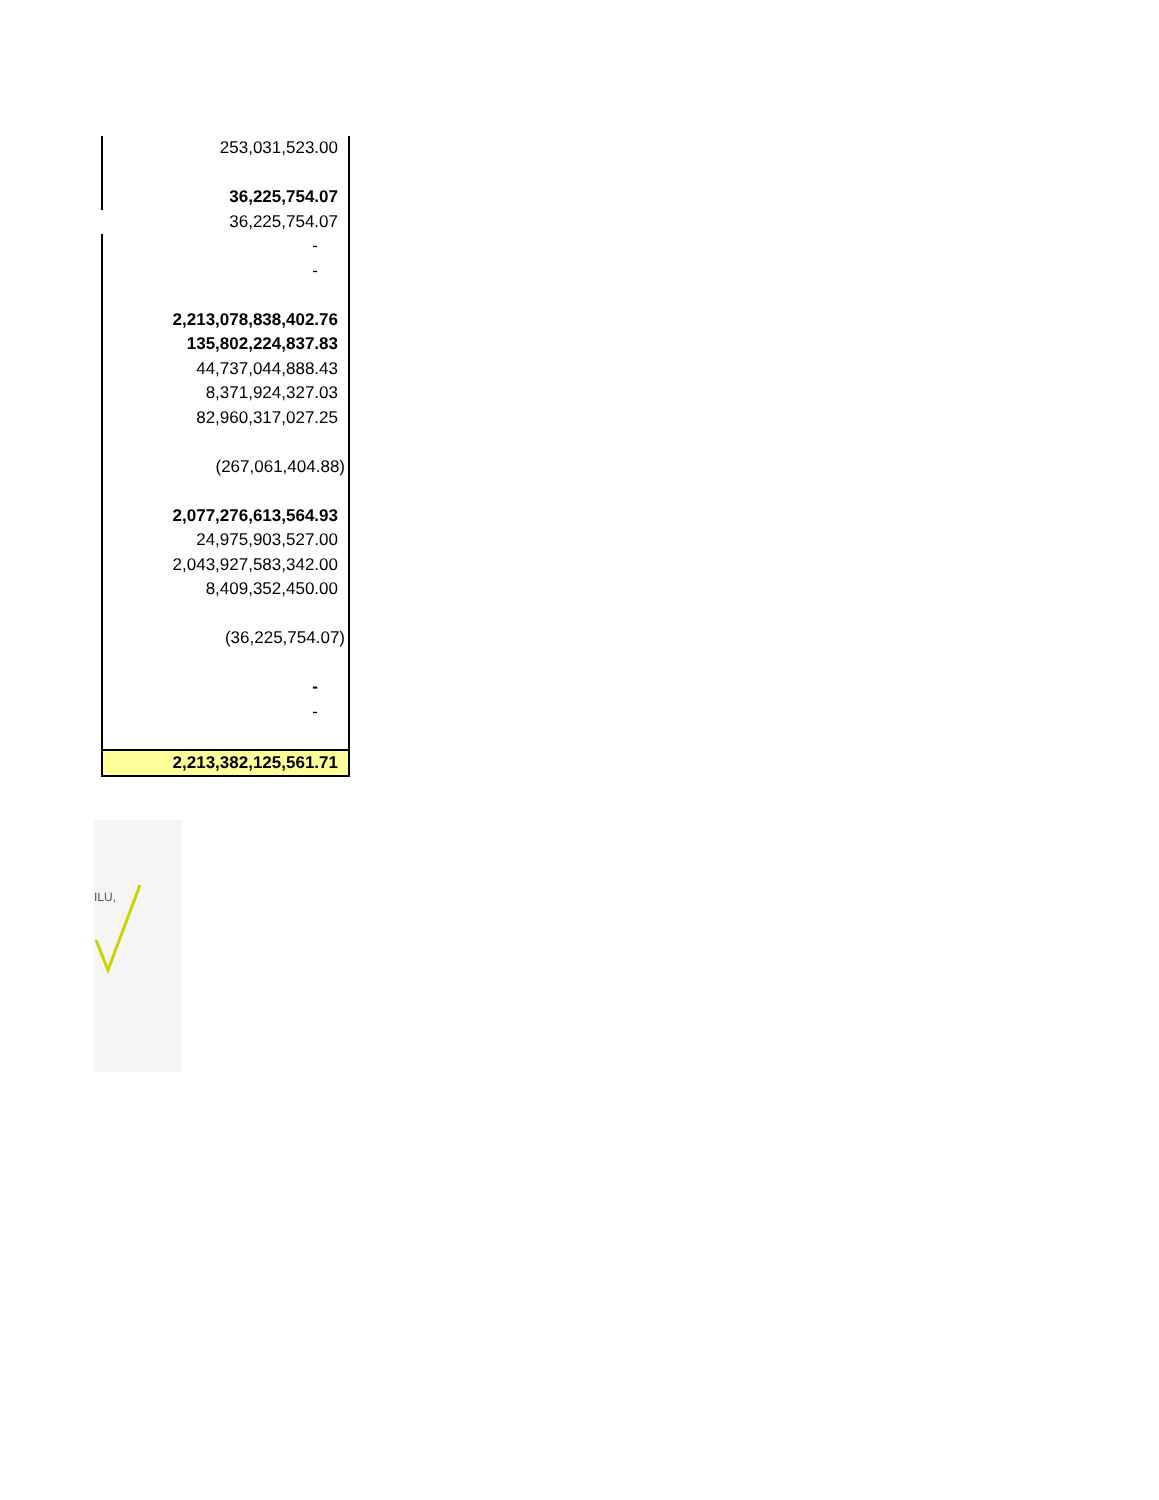| 253,031,523.00 |
| 36,225,754.07 |
| 36,225,754.07 |
| - |
| - |
| 2,213,078,838,402.76 |
| 135,802,224,837.83 |
| 44,737,044,888.43 |
| 8,371,924,327.03 |
| 82,960,317,027.25 |
| (267,061,404.88) |
| 2,077,276,613,564.93 |
| 24,975,903,527.00 |
| 2,043,927,583,342.00 |
| 8,409,352,450.00 |
| (36,225,754.07) |
| - |
| - |
| 2,213,382,125,561.71 |
ILU,